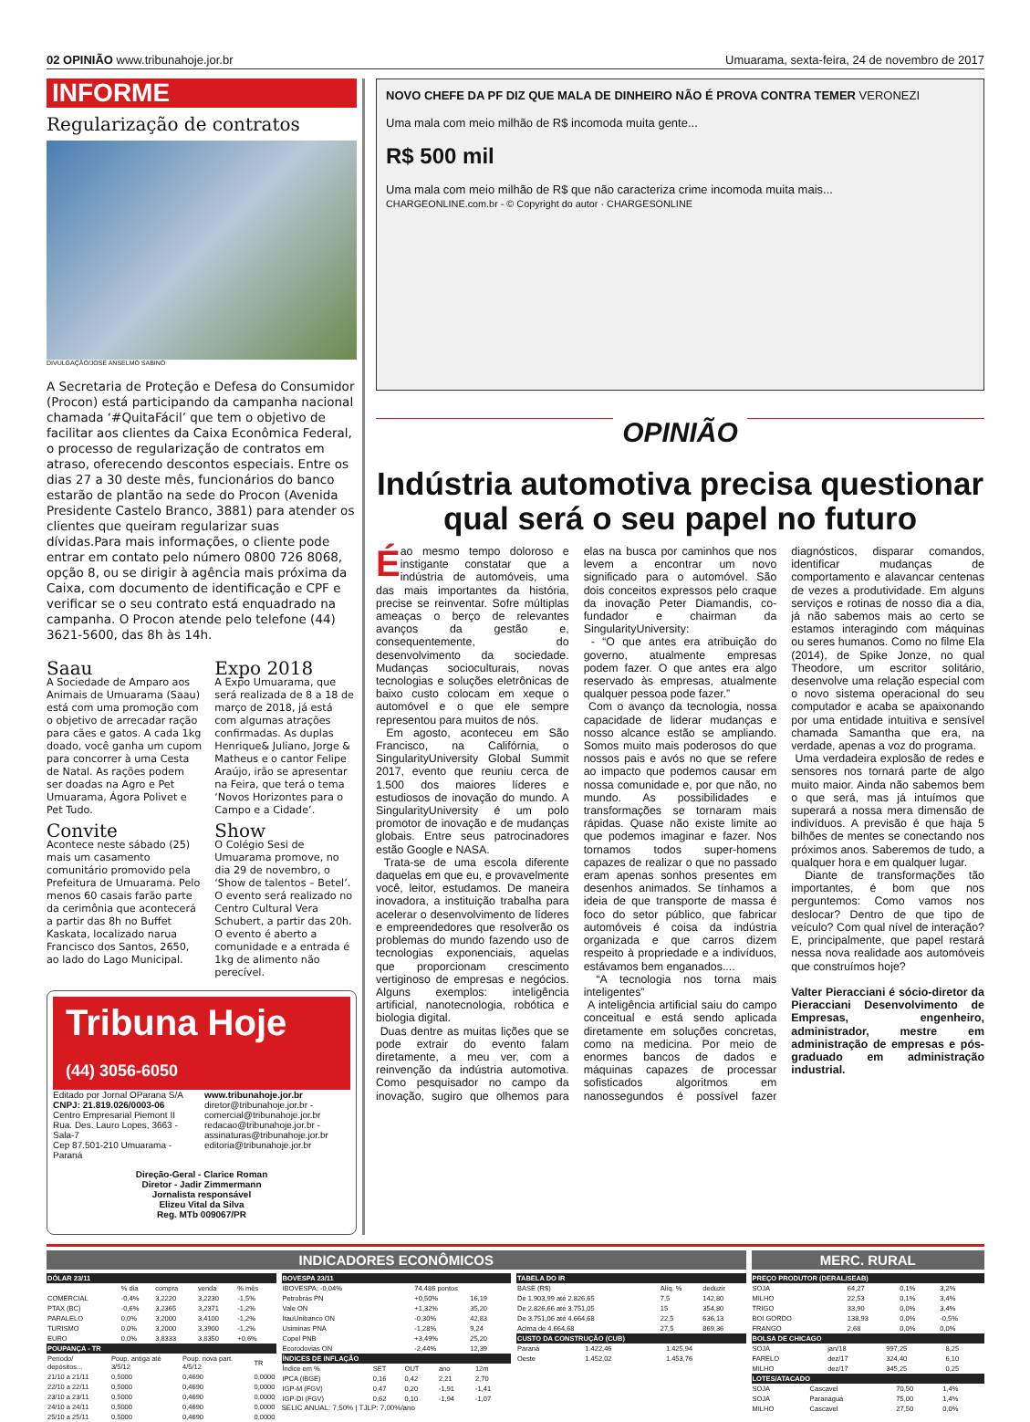02 OPINIÃO www.tribunahoje.jor.br Umuarama, sexta-feira, 24 de novembro de 2017
INFORME
Regularização de contratos
DIVULGAÇÃO/JOSÉ ANSELMO SABINO
A Secretaria de Proteção e Defesa do Consumidor (Procon) está participando da campanha nacional chamada ‘#QuitaFácil’ que tem o objetivo de facilitar aos clientes da Caixa Econômica Federal, o processo de regularização de contratos em atraso, oferecendo descontos especiais. Entre os dias 27 a 30 deste mês, funcionários do banco estarão de plantão na sede do Procon (Avenida Presidente Castelo Branco, 3881) para atender os clientes que queiram regularizar suas dívidas.Para mais informações, o cliente pode entrar em contato pelo número 0800 726 8068, opção 8, ou se dirigir à agência mais próxima da Caixa, com documento de identificação e CPF e verificar se o seu contrato está enquadrado na campanha. O Procon atende pelo telefone (44) 3621-5600, das 8h às 14h.
Saau
A Sociedade de Amparo aos Animais de Umuarama (Saau) está com uma promoção com o objetivo de arrecadar ração para cães e gatos. A cada 1kg doado, você ganha um cupom para concorrer à uma Cesta de Natal. As rações podem ser doadas na Agro e Pet Umuarama, Ágora Polivet e Pet Tudo.
Convite
Acontece neste sábado (25) mais um casamento comunitário promovido pela Prefeitura de Umuarama. Pelo menos 60 casais farão parte da cerimônia que acontecerá a partir das 8h no Buffet Kaskata, localizado narua Francisco dos Santos, 2650, ao lado do Lago Municipal.
Expo 2018
A Expo Umuarama, que será realizada de 8 a 18 de março de 2018, já está com algumas atrações confirmadas. As duplas Henrique& Juliano, Jorge & Matheus e o cantor Felipe Araújo, irão se apresentar na Feira, que terá o tema ‘Novos Horizontes para o Campo e a Cidade’.
Show
O Colégio Sesi de Umuarama promove, no dia 29 de novembro, o ‘Show de talentos – Betel’. O evento será realizado no Centro Cultural Vera Schubert, a partir das 20h. O evento é aberto a comunidade e a entrada é 1kg de alimento não perecível.
Tribuna Hoje
(44) 3056-6050
Editado por Jornal OParana S/A
CNPJ: 21.819.026/0003-06
Centro Empresarial Piemont II
Rua. Des. Lauro Lopes, 3663 - Sala-7
Cep 87.501-210 Umuarama - Paraná
www.tribunahoje.jor.br
diretor@tribunahoje.jor.br - comercial@tribunahoje.jor.br redacao@tribunahoje.jor.br - assinaturas@tribunahoje.jor.br editoria@tribunahoje.jor.br
Direção-Geral - Clarice Roman
Diretor - Jadir Zimmermann
Jornalista responsável
Elizeu Vital da Silva
Reg. MTb 009067/PR
NOVO CHEFE DA PF DIZ QUE MALA DE DINHEIRO NÃO É PROVA CONTRA TEMER VERONEZI
Uma mala com meio milhão de R$ incomoda muita gente...
R$ 500 mil
Uma mala com meio milhão de R$ que não caracteriza crime incomoda muita mais...
CHARGEONLINE.com.br - © Copyright do autor · CHARGESONLINE
OPINIÃO
Indústria automotiva precisa questionar qual será o seu papel no futuro
É ao mesmo tempo doloroso e instigante constatar que a indústria de automóveis, uma das mais importantes da história, precise se reinventar. Sofre múltiplas ameaças o berço de relevantes avanços da gestão e, consequentemente, do desenvolvimento da sociedade. Mudanças socioculturais, novas tecnologias e soluções eletrônicas de baixo custo colocam em xeque o automóvel e o que ele sempre representou para muitos de nós.
Em agosto, aconteceu em São Francisco, na Califórnia, o SingularityUniversity Global Summit 2017, evento que reuniu cerca de 1.500 dos maiores líderes e estudiosos de inovação do mundo. A SingularityUniversity é um polo promotor de inovação e de mudanças globais. Entre seus patrocinadores estão Google e NASA.
Trata-se de uma escola diferente daquelas em que eu, e provavelmente você, leitor, estudamos. De maneira inovadora, a instituição trabalha para acelerar o desenvolvimento de líderes e empreendedores que resolverão os problemas do mundo fazendo uso de tecnologias exponenciais, aquelas que proporcionam crescimento vertiginoso de empresas e negócios. Alguns exemplos: inteligência artificial, nanotecnologia, robótica e biologia digital.
Duas dentre as muitas lições que se pode extrair do evento falam diretamente, a meu ver, com a reinvenção da indústria automotiva. Como pesquisador no campo da inovação, sugiro que olhemos para elas na busca por caminhos que nos levem a encontrar um novo significado para o automóvel. São dois conceitos expressos pelo craque da inovação Peter Diamandis, co-fundador e chairman da SingularityUniversity:
- “O que antes era atribuição do governo, atualmente empresas podem fazer. O que antes era algo reservado às empresas, atualmente qualquer pessoa pode fazer.”
Com o avanço da tecnologia, nossa capacidade de liderar mudanças e nosso alcance estão se ampliando. Somos muito mais poderosos do que nossos pais e avós no que se refere ao impacto que podemos causar em nossa comunidade e, por que não, no mundo. As possibilidades e transformações se tornaram mais rápidas. Quase não existe limite ao que podemos imaginar e fazer. Nos tornamos todos super-homens capazes de realizar o que no passado eram apenas sonhos presentes em desenhos animados. Se tínhamos a ideia de que transporte de massa é foco do setor público, que fabricar automóveis é coisa da indústria organizada e que carros dizem respeito à propriedade e a indivíduos, estávamos bem enganados....
“A tecnologia nos torna mais inteligentes”
A inteligência artificial saiu do campo conceitual e está sendo aplicada diretamente em soluções concretas, como na medicina. Por meio de enormes bancos de dados e máquinas capazes de processar sofisticados algoritmos em nanossegundos é possível fazer diagnósticos, disparar comandos, identificar mudanças de comportamento e alavancar centenas de vezes a produtividade. Em alguns serviços e rotinas de nosso dia a dia, já não sabemos mais ao certo se estamos interagindo com máquinas ou seres humanos. Como no filme Ela (2014), de Spike Jonze, no qual Theodore, um escritor solitário, desenvolve uma relação especial com o novo sistema operacional do seu computador e acaba se apaixonando por uma entidade intuitiva e sensível chamada Samantha que era, na verdade, apenas a voz do programa.
Uma verdadeira explosão de redes e sensores nos tornará parte de algo muito maior. Ainda não sabemos bem o que será, mas já intuímos que superará a nossa mera dimensão de indivíduos. A previsão é que haja 5 bilhões de mentes se conectando nos próximos anos. Saberemos de tudo, a qualquer hora e em qualquer lugar.
Diante de transformações tão importantes, é bom que nos perguntemos: Como vamos nos deslocar? Dentro de que tipo de veículo? Com qual nível de interação? E, principalmente, que papel restará nessa nova realidade aos automóveis que construímos hoje?
Valter Pieracciani é sócio-diretor da Pieracciani Desenvolvimento de Empresas, engenheiro, administrador, mestre em administração de empresas e pós-graduado em administração industrial.
INDICADORES ECONÔMICOS
| DÓLAR 23/11 | | | | |
| --- | --- | --- | --- | --- |
| | % dia | compra | venda | % mês |
| COMERCIAL | -0,4% | 3,2220 | 3,2230 | -1,5% |
| PTAX (BC) | -0,6% | 3,2365 | 3,2371 | -1,2% |
| PARALELO | 0,0% | 3,2000 | 3,4100 | -1,2% |
| TURISMO | 0,0% | 3,2000 | 3,3900 | -1,2% |
| EURO | 0,0% | 3,8333 | 3,8350 | +0,6% |
| POUPANÇA - TR | | | |
| --- | --- | --- | --- |
| Período/ depósitos... | Poup. antiga até 3/5/12 | Poup. nova part. 4/5/12 | TR |
| 21/10 a 21/11 | 0,5000 | 0,4690 | 0,0000 |
| 22/10 a 22/11 | 0,5000 | 0,4690 | 0,0000 |
| 23/10 a 23/11 | 0,5000 | 0,4690 | 0,0000 |
| 24/10 a 24/11 | 0,5000 | 0,4690 | 0,0000 |
| 25/10 a 25/11 | 0,5000 | 0,4690 | 0,0000 |
| BOVESPA 23/11 | | |
| --- | --- | --- |
| IBOVESPA: -0,04% | 74.486 pontos | |
| Petrobrás PN | +0,50% | 16,19 |
| Vale ON | +1,32% | 35,20 |
| ItauUnibanco ON | -0,30% | 42,83 |
| Usiminas PNA | -1,28% | 9,24 |
| Copel PNB | +3,49% | 25,20 |
| Ecorodovias ON | -2,44% | 12,39 |
| ÍNDICES DE INFLAÇÃO | | | | |
| --- | --- | --- | --- | --- |
| Índice em % | SET | OUT | ano | 12m |
| IPCA (IBGE) | 0,16 | 0,42 | 2,21 | 2,70 |
| IGP-M (FGV) | 0,47 | 0,20 | -1,91 | -1,41 |
| IGP-DI (FGV) | 0,62 | 0,10 | -1,94 | -1,07 |
SELIC ANUAL: 7,50% | TJLP: 7,00%/ano
| TABELA DO IR | | |
| --- | --- | --- |
| BASE (R$) | Alíq. % | deduzir |
| De 1.903,99 até 2.826,65 | 7,5 | 142,80 |
| De 2.826,66 até 3.751,05 | 15 | 354,80 |
| De 3.751,06 até 4.664,68 | 22,5 | 636,13 |
| Acima de 4.664,68 | 27,5 | 869,36 |
| CUSTO DA CONSTRUÇÃO (CUB) | | |
| --- | --- | --- |
| Paraná | 1.422,46 | 1.425,94 |
| Oeste | 1.452,02 | 1.453,76 |
MERC. RURAL
| PREÇO PRODUTOR (DERAL/SEAB) | | | |
| --- | --- | --- | --- |
| SOJA | 64,27 | 0,1% | 3,2% |
| MILHO | 22,53 | 0,1% | 3,4% |
| TRIGO | 33,90 | 0,0% | 3,4% |
| BOI GORDO | 138,93 | 0,0% | -0,5% |
| FRANGO | 2,68 | 0,0% | 0,0% |
| BOLSA DE CHICAGO | | | |
| --- | --- | --- | --- |
| SOJA | jan/18 | 997,25 | 8,25 |
| FARELO | dez/17 | 324,40 | 6,10 |
| MILHO | dez/17 | 345,25 | 0,25 |
| LOTES/ATACADO | | | |
| --- | --- | --- | --- |
| SOJA | Cascavel | 70,50 | 1,4% |
| SOJA | Paranaguá | 75,00 | 1,4% |
| MILHO | Cascavel | 27,50 | 0,0% |